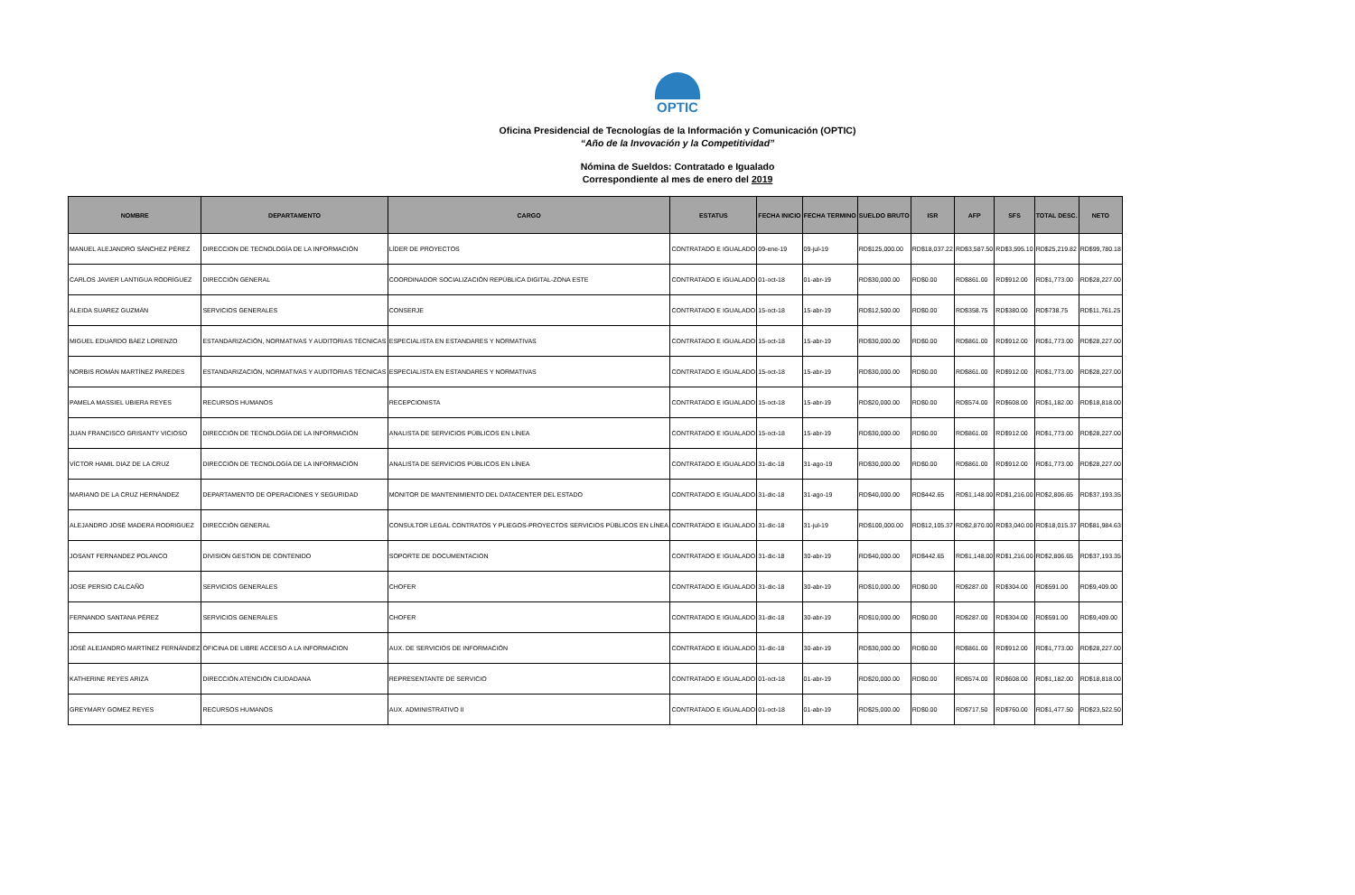OPTIC
Oficina Presidencial de Tecnologías de la Información y Comunicación (OPTIC)
“Año de la Invovación y la Competitividad”
Nómina de Sueldos: Contratado e Igualado
Correspondiente al mes de enero del 2019
| NOMBRE | DEPARTAMENTO | CARGO | ESTATUS | FECHA INICIO | FECHA TERMINO | SUELDO BRUTO | ISR | AFP | SFS | TOTAL DESC. | NETO |
| --- | --- | --- | --- | --- | --- | --- | --- | --- | --- | --- | --- |
| MANUEL ALEJANDRO SÁNCHEZ PÉREZ | DIRECCION DE TECNOLOGÍA DE LA INFORMACIÓN | LÍDER DE PROYECTOS | CONTRATADO E IGUALADO | 09-ene-19 | 09-jul-19 | RD$125,000.00 | RD$18,037.22 | RD$3,587.50 | RD$3,595.10 | RD$25,219.82 | RD$99,780.18 |
| CARLOS JAVIER LANTIGUA RODRÍGUEZ | DIRECCIÓN GENERAL | COORDINADOR SOCIALIZACIÓN REPÚBLICA DIGITAL-ZONA ESTE | CONTRATADO E IGUALADO | 01-oct-18 | 01-abr-19 | RD$30,000.00 | RD$0.00 | RD$861.00 | RD$912.00 | RD$1,773.00 | RD$28,227.00 |
| ALEIDA SUAREZ GUZMÁN | SERVICIOS GENERALES | CONSERJE | CONTRATADO E IGUALADO | 15-oct-18 | 15-abr-19 | RD$12,500.00 | RD$0.00 | RD$358.75 | RD$380.00 | RD$738.75 | RD$11,761.25 |
| MIGUEL EDUARDO BÁEZ LORENZO | ESTANDARIZACIÓN, NORMATIVAS Y AUDITORIAS TÉCNICAS | ESPECIALISTA EN ESTANDARES Y NORMATIVAS | CONTRATADO E IGUALADO | 15-oct-18 | 15-abr-19 | RD$30,000.00 | RD$0.00 | RD$861.00 | RD$912.00 | RD$1,773.00 | RD$28,227.00 |
| NORBIS ROMÁN MARTÍNEZ PAREDES | ESTANDARIZACIÓN, NORMATIVAS Y AUDITORIAS TÉCNICAS | ESPECIALISTA EN ESTANDARES Y NORMATIVAS | CONTRATADO E IGUALADO | 15-oct-18 | 15-abr-19 | RD$30,000.00 | RD$0.00 | RD$861.00 | RD$912.00 | RD$1,773.00 | RD$28,227.00 |
| PAMELA MASSIEL UBIERA REYES | RECURSOS HUMANOS | RECEPCIONISTA | CONTRATADO E IGUALADO | 15-oct-18 | 15-abr-19 | RD$20,000.00 | RD$0.00 | RD$574.00 | RD$608.00 | RD$1,182.00 | RD$18,818.00 |
| JUAN FRANCISCO GRISANTY VICIOSO | DIRECCIÓN DE TECNOLOGÍA DE LA INFORMACIÓN | ANALISTA DE SERVICIOS PÚBLICOS EN LÍNEA | CONTRATADO E IGUALADO | 15-oct-18 | 15-abr-19 | RD$30,000.00 | RD$0.00 | RD$861.00 | RD$912.00 | RD$1,773.00 | RD$28,227.00 |
| VÍCTOR HAMIL DIAZ DE LA CRUZ | DIRECCIÓN DE TECNOLOGÍA DE LA INFORMACIÓN | ANALISTA DE SERVICIOS PÚBLICOS EN LÍNEA | CONTRATADO E IGUALADO | 31-dic-18 | 31-ago-19 | RD$30,000.00 | RD$0.00 | RD$861.00 | RD$912.00 | RD$1,773.00 | RD$28,227.00 |
| MARIANO DE LA CRUZ HERNÁNDEZ | DEPARTAMENTO DE OPERACIONES Y SEGURIDAD | MONITOR DE MANTENIMIENTO DEL DATACENTER DEL ESTADO | CONTRATADO E IGUALADO | 31-dic-18 | 31-ago-19 | RD$40,000.00 | RD$442.65 | RD$1,148.00 | RD$1,216.00 | RD$2,806.65 | RD$37,193.35 |
| ALEJANDRO JOSÉ MADERA RODRIGUEZ | DIRECCIÓN GENERAL | CONSULTOR LEGAL CONTRATOS Y PLIEGOS-PROYECTOS SERVICIOS PÚBLICOS EN LÍNEA | CONTRATADO E IGUALADO | 31-dic-18 | 31-jul-19 | RD$100,000.00 | RD$12,105.37 | RD$2,870.00 | RD$3,040.00 | RD$18,015.37 | RD$81,984.63 |
| JOSANT FERNANDEZ POLANCO | DIVISION GESTION DE CONTENIDO | SOPORTE DE DOCUMENTACION | CONTRATADO E IGUALADO | 31-dic-18 | 30-abr-19 | RD$40,000.00 | RD$442.65 | RD$1,148.00 | RD$1,216.00 | RD$2,806.65 | RD$37,193.35 |
| JOSE PERSIO CALCAÑO | SERVICIOS GENERALES | CHOFER | CONTRATADO E IGUALADO | 31-dic-18 | 30-abr-19 | RD$10,000.00 | RD$0.00 | RD$287.00 | RD$304.00 | RD$591.00 | RD$9,409.00 |
| FERNANDO SANTANA PÉREZ | SERVICIOS GENERALES | CHOFER | CONTRATADO E IGUALADO | 31-dic-18 | 30-abr-19 | RD$10,000.00 | RD$0.00 | RD$287.00 | RD$304.00 | RD$591.00 | RD$9,409.00 |
| JOSÉ ALEJANDRO MARTÍNEZ FERNÁNDEZ | OFICINA DE LIBRE ACCESO A LA INFORMACION | AUX. DE SERVICIOS DE INFORMACIÓN | CONTRATADO E IGUALADO | 31-dic-18 | 30-abr-19 | RD$30,000.00 | RD$0.00 | RD$861.00 | RD$912.00 | RD$1,773.00 | RD$28,227.00 |
| KATHERINE REYES ARIZA | DIRECCIÓN ATENCIÓN CIUDADANA | REPRESENTANTE DE SERVICIO | CONTRATADO E IGUALADO | 01-oct-18 | 01-abr-19 | RD$20,000.00 | RD$0.00 | RD$574.00 | RD$608.00 | RD$1,182.00 | RD$18,818.00 |
| GREYMARY GOMEZ REYES | RECURSOS HUMANOS | AUX. ADMINISTRATIVO II | CONTRATADO E IGUALADO | 01-oct-18 | 01-abr-19 | RD$25,000.00 | RD$0.00 | RD$717.50 | RD$760.00 | RD$1,477.50 | RD$23,522.50 |